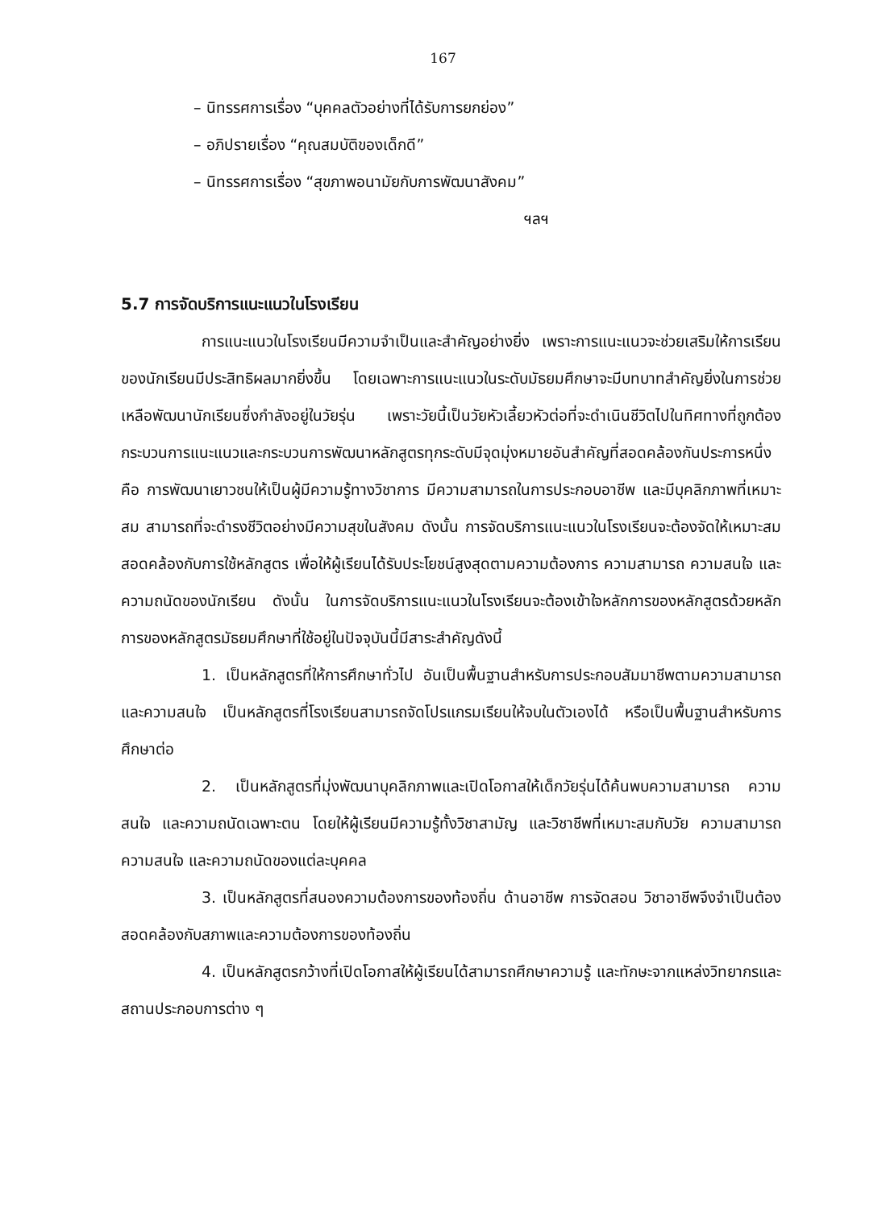167
– นิทรรศการเรื่อง “บุคคลตัวอย่างที่ได้รับการยกย่อง”
– อภิปรายเรื่อง “คุณสมบัติของเด็กดี”
– นิทรรศการเรื่อง “สุขภาพอนามัยกับการพัฒนาสังคม”
ฯลฯ
5.7 การจัดบริการแนะแนวในโรงเรียน
การแนะแนวในโรงเรียนมีความจำเป็นและสำคัญอย่างยิ่ง เพราะการแนะแนวจะช่วยเสริมให้การเรียนของนักเรียนมีประสิทธิผลมากยิ่งขึ้น โดยเฉพาะการแนะแนวในระดับมัธยมศึกษาจะมีบทบาทสำคัญยิ่งในการช่วยเหลือพัฒนานักเรียนซึ่งกำลังอยู่ในวัยรุ่น เพราะวัยนี้เป็นวัยหัวเลี้ยวหัวต่อที่จะดำเนินชีวิตไปในทิศทางที่ถูกต้อง กระบวนการแนะแนวและกระบวนการพัฒนาหลักสูตรทุกระดับมีจุดมุ่งหมายอันสำคัญที่สอดคล้องกันประการหนึ่ง คือ การพัฒนาเยาวชนให้เป็นผู้มีความรู้ทางวิชาการ มีความสามารถในการประกอบอาชีพ และมีบุคลิกภาพที่เหมาะสม สามารถที่จะดำรงชีวิตอย่างมีความสุขในสังคม ดังนั้น การจัดบริการแนะแนวในโรงเรียนจะต้องจัดให้เหมาะสมสอดคล้องกับการใช้หลักสูตร เพื่อให้ผู้เรียนได้รับประโยชน์สูงสุดตามความต้องการ ความสามารถ ความสนใจ และความถนัดของนักเรียน ดังนั้น ในการจัดบริการแนะแนวในโรงเรียนจะต้องเข้าใจหลักการของหลักสูตรด้วยหลักการของหลักสูตรมัธยมศึกษาที่ใช้อยู่ในปัจจุบันนี้มีสาระสำคัญดังนี้
1. เป็นหลักสูตรที่ให้การศึกษาทั่วไป อันเป็นพื้นฐานสำหรับการประกอบสัมมาชีพตามความสามารถและความสนใจ เป็นหลักสูตรที่โรงเรียนสามารถจัดโปรแกรมเรียนให้จบในตัวเองได้ หรือเป็นพื้นฐานสำหรับการศึกษาต่อ
2. เป็นหลักสูตรที่มุ่งพัฒนาบุคลิกภาพและเปิดโอกาสให้เด็กวัยรุ่นได้ค้นพบความสามารถ ความสนใจ และความถนัดเฉพาะตน โดยให้ผู้เรียนมีความรู้ทั้งวิชาสามัญ และวิชาชีพที่เหมาะสมกับวัย ความสามารถ ความสนใจ และความถนัดของแต่ละบุคคล
3. เป็นหลักสูตรที่สนองความต้องการของท้องถิ่น ด้านอาชีพ การจัดสอน วิชาอาชีพจึงจำเป็นต้องสอดคล้องกับสภาพและความต้องการของท้องถิ่น
4. เป็นหลักสูตรกว้างที่เปิดโอกาสให้ผู้เรียนได้สามารถศึกษาความรู้ และทักษะจากแหล่งวิทยากรและสถานประกอบการต่าง ๆ